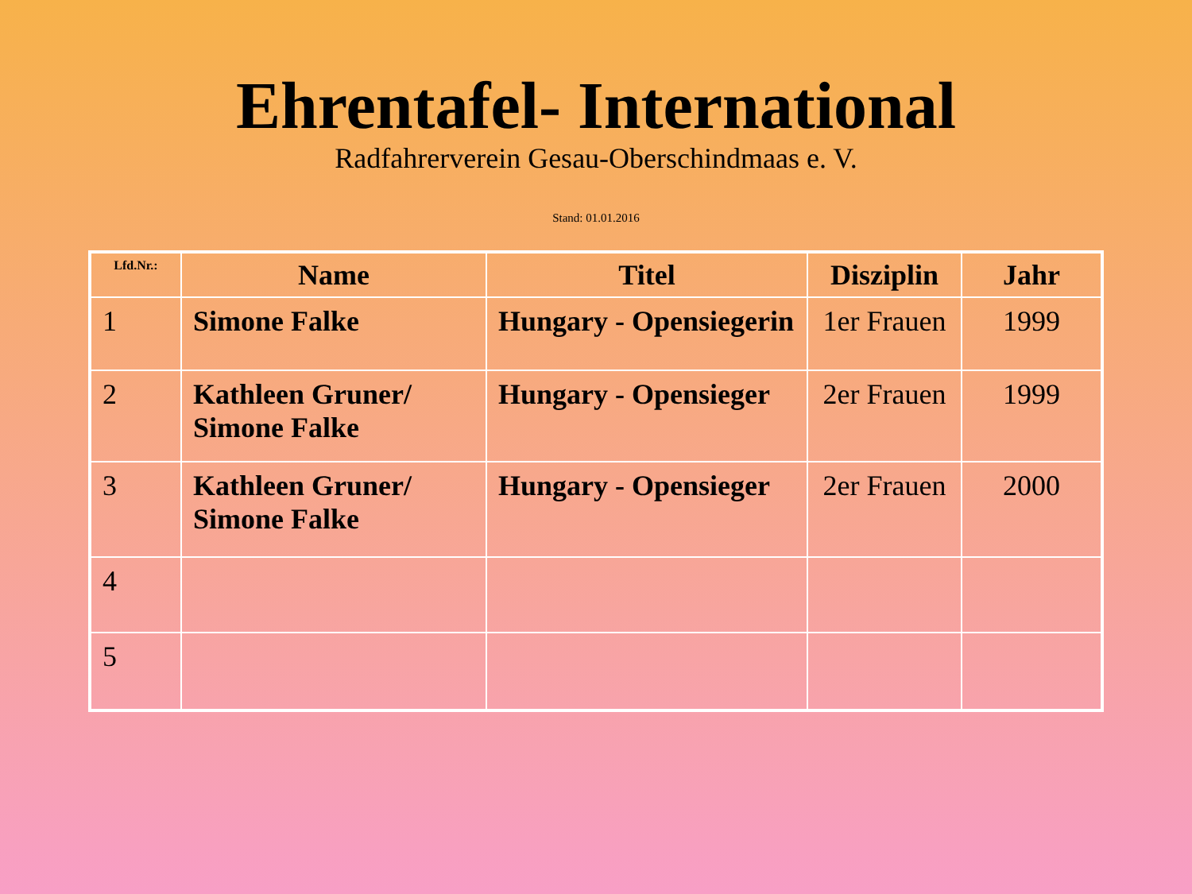Ehrentafel- International
Radfahrerverein Gesau-Oberschindmaas e. V.
Stand: 01.01.2016
| Lfd.Nr.: | Name | Titel | Disziplin | Jahr |
| --- | --- | --- | --- | --- |
| 1 | Simone Falke | Hungary - Opensiegerin | 1er Frauen | 1999 |
| 2 | Kathleen Gruner/ Simone Falke | Hungary - Opensieger | 2er Frauen | 1999 |
| 3 | Kathleen Gruner/ Simone Falke | Hungary - Opensieger | 2er Frauen | 2000 |
| 4 | | | | |
| 5 | | | | |